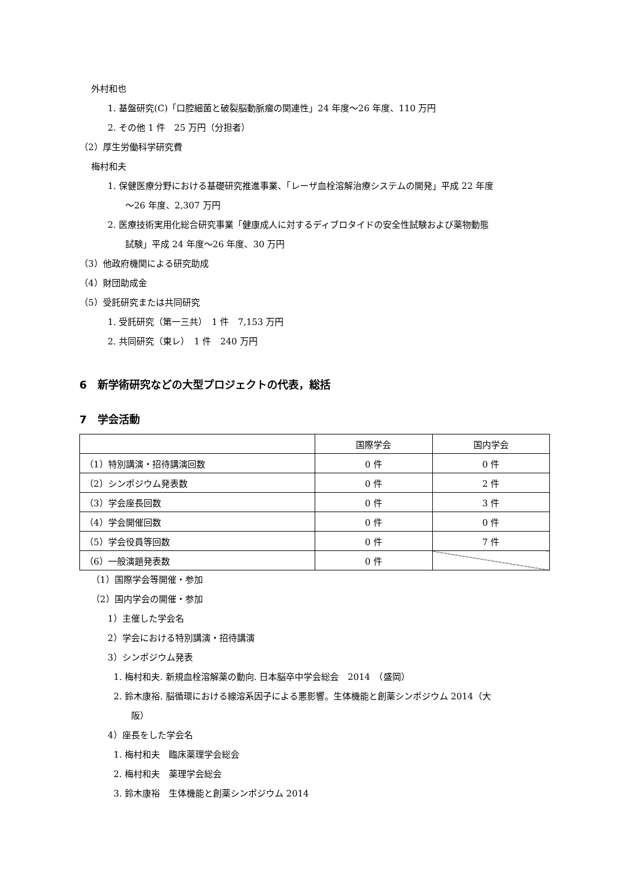外村和也
1. 基盤研究(C)「口腔細菌と破裂脳動脈瘤の関連性」24 年度～26 年度、110 万円
2. その他 1 件　25 万円（分担者）
（2）厚生労働科学研究費
梅村和夫
1. 保健医療分野における基礎研究推進事業、「レーザ血栓溶解治療システムの開発」平成 22 年度
　　～26 年度、2,307 万円
2. 医療技術実用化総合研究事業「健康成人に対するディブロタイドの安全性試験および薬物動態
　　試験」平成 24 年度～26 年度、30 万円
（3）他政府機関による研究助成
（4）財団助成金
（5）受託研究または共同研究
1. 受託研究（第一三共）　1 件　7,153 万円
2. 共同研究（東レ）　1 件　240 万円
6　新学術研究などの大型プロジェクトの代表，総括
7　学会活動
| | 国際学会 | 国内学会 |
| （1）特別講演・招待講演回数 | 0 件 | 0 件 |
| （2）シンポジウム発表数 | 0 件 | 2 件 |
| （3）学会座長回数 | 0 件 | 3 件 |
| （4）学会開催回数 | 0 件 | 0 件 |
| （5）学会役員等回数 | 0 件 | 7 件 |
| （6）一般演題発表数 | 0 件 | |
（1）国際学会等開催・参加
（2）国内学会の開催・参加
1）主催した学会名
2）学会における特別講演・招待講演
3）シンポジウム発表
1. 梅村和夫. 新規血栓溶解薬の動向. 日本脳卒中学会総会　2014　（盛岡）
2. 鈴木康裕. 脳循環における線溶系因子による悪影響。生体機能と創薬シンポジウム 2014（大
　　阪）
4）座長をした学会名
1. 梅村和夫　臨床薬理学会総会
2. 梅村和夫　薬理学会総会
3. 鈴木康裕　生体機能と創薬シンポジウム 2014